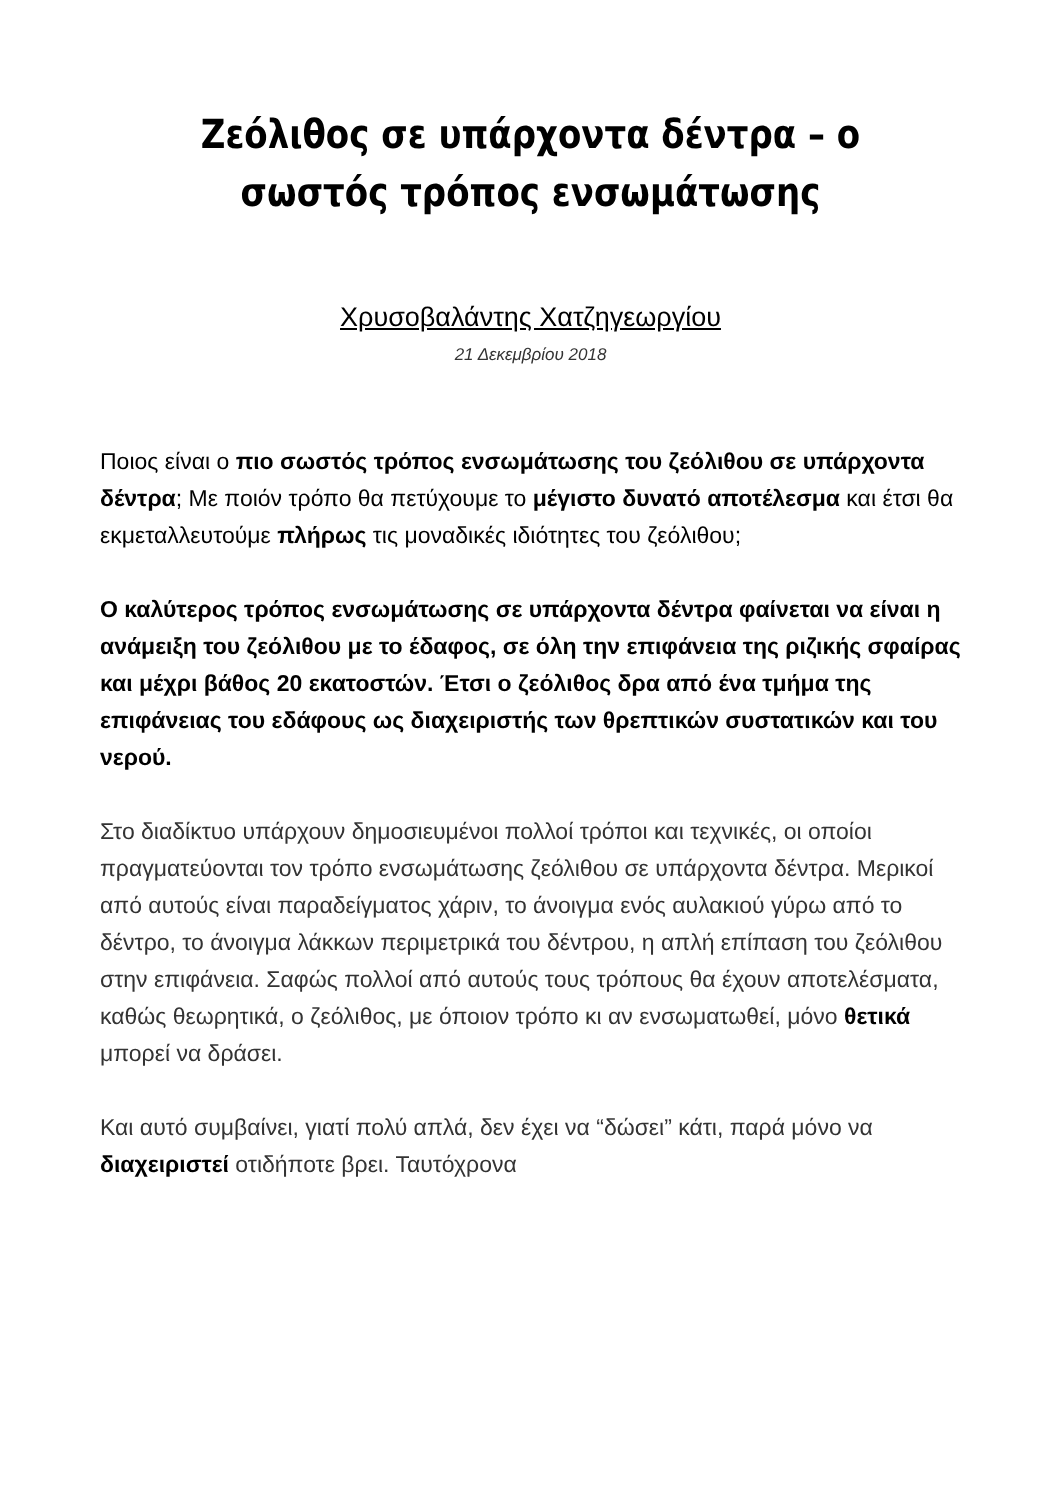Ζεόλιθος σε υπάρχοντα δέντρα – ο σωστός τρόπος ενσωμάτωσης
Χρυσοβαλάντης Χατζηγεωργίου
21 Δεκεμβρίου 2018
Ποιος είναι ο πιο σωστός τρόπος ενσωμάτωσης του ζεόλιθου σε υπάρχοντα δέντρα; Με ποιόν τρόπο θα πετύχουμε το μέγιστο δυνατό αποτέλεσμα και έτσι θα εκμεταλλευτούμε πλήρως τις μοναδικές ιδιότητες του ζεόλιθου;
Ο καλύτερος τρόπος ενσωμάτωσης σε υπάρχοντα δέντρα φαίνεται να είναι η ανάμειξη του ζεόλιθου με το έδαφος, σε όλη την επιφάνεια της ριζικής σφαίρας και μέχρι βάθος 20 εκατοστών. Έτσι ο ζεόλιθος δρα από ένα τμήμα της επιφάνειας του εδάφους ως διαχειριστής των θρεπτικών συστατικών και του νερού.
Στο διαδίκτυο υπάρχουν δημοσιευμένοι πολλοί τρόποι και τεχνικές, οι οποίοι πραγματεύονται τον τρόπο ενσωμάτωσης ζεόλιθου σε υπάρχοντα δέντρα. Μερικοί από αυτούς είναι παραδείγματος χάριν, το άνοιγμα ενός αυλακιού γύρω από το δέντρο, το άνοιγμα λάκκων περιμετρικά του δέντρου, η απλή επίπαση του ζεόλιθου στην επιφάνεια. Σαφώς πολλοί από αυτούς τους τρόπους θα έχουν αποτελέσματα, καθώς θεωρητικά, ο ζεόλιθος, με όποιον τρόπο κι αν ενσωματωθεί, μόνο θετικά μπορεί να δράσει.
Και αυτό συμβαίνει, γιατί πολύ απλά, δεν έχει να “δώσει” κάτι, παρά μόνο να διαχειριστεί οτιδήποτε βρει. Ταυτόχρονα